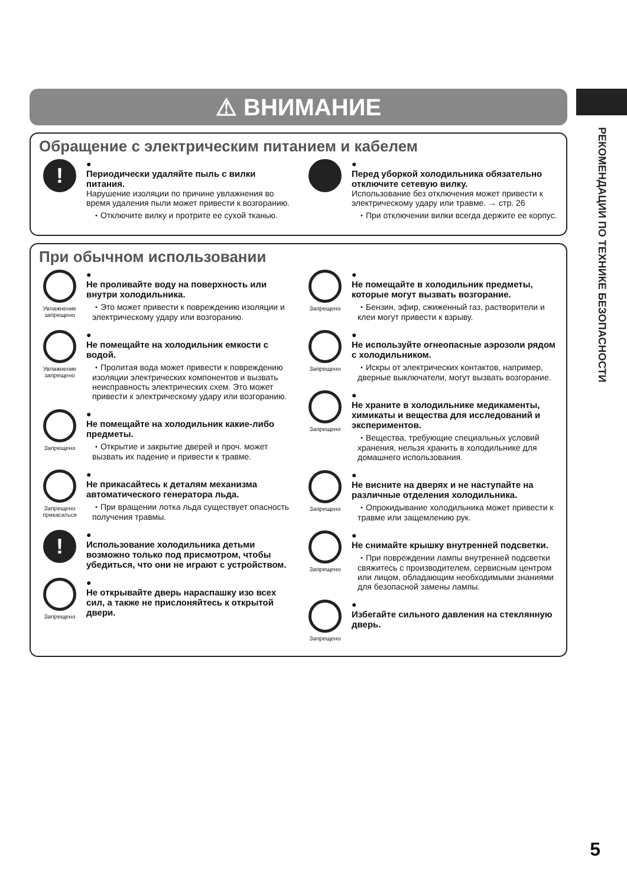⚠ ВНИМАНИЕ
Обращение с электрическим питанием и кабелем
!
●
Периодически удаляйте пыль с вилки питания.
Нарушение изоляции по причине увлажнения во время удаления пыли может привести к возгоранию.
・Отключите вилку и протрите ее сухой тканью.
●
Перед уборкой холодильника обязательно отключите сетевую вилку.
Использование без отключения может привести к электрическому удару или травме. → стр. 26
・При отключении вилки всегда держите ее корпус.
При обычном использовании
Увлажнение запрещено
●
Не проливайте воду на поверхность или внутри холодильника.
・Это может привести к повреждению изоляции и электрическому удару или возгоранию.
Увлажнение запрещено
●
Не помещайте на холодильник емкости с водой.
・Пролитая вода может привести к повреждению изоляции электрических компонентов и вызвать неисправность электрических схем. Это может привести к электрическому удару или возгоранию.
Запрещено
●
Не помещайте на холодильник какие-либо предметы.
・Открытие и закрытие дверей и проч. может вызвать их падение и привести к травме.
Запрещено прикасаться
●
Не прикасайтесь к деталям механизма автоматического генератора льда.
・При вращении лотка льда существует опасность получения травмы.
!
●
Использование холодильника детьми возможно только под присмотром, чтобы убедиться, что они не играют с устройством.
Запрещено
●
Не открывайте дверь нараспашку изо всех сил, а также не прислоняйтесь к открытой двери.
Запрещено
●
Не помещайте в холодильник предметы, которые могут вызвать возгорание.
・Бензин, эфир, сжиженный газ, растворители и клеи могут привести к взрыву.
Запрещено
●
Не используйте огнеопасные аэрозоли рядом с холодильником.
・Искры от электрических контактов, например, дверные выключатели, могут вызвать возгорание.
Запрещено
●
Не храните в холодильнике медикаменты, химикаты и вещества для исследований и экспериментов.
・Вещества, требующие специальных условий хранения, нельзя хранить в холодильнике для домашнего использования.
Запрещено
●
Не висните на дверях и не наступайте на различные отделения холодильника.
・Опрокидывание холодильника может привести к травме или защемлению рук.
Запрещено
●
Не снимайте крышку внутренней подсветки.
・При повреждении лампы внутренней подсветки свяжитесь с производителем, сервисным центром или лицом, обладающим необходимыми знаниями для безопасной замены лампы.
Запрещено
●
Избегайте сильного давления на стеклянную дверь.
РЕКОМЕНДАЦИИ ПО ТЕХНИКЕ БЕЗОПАСНОСТИ
5